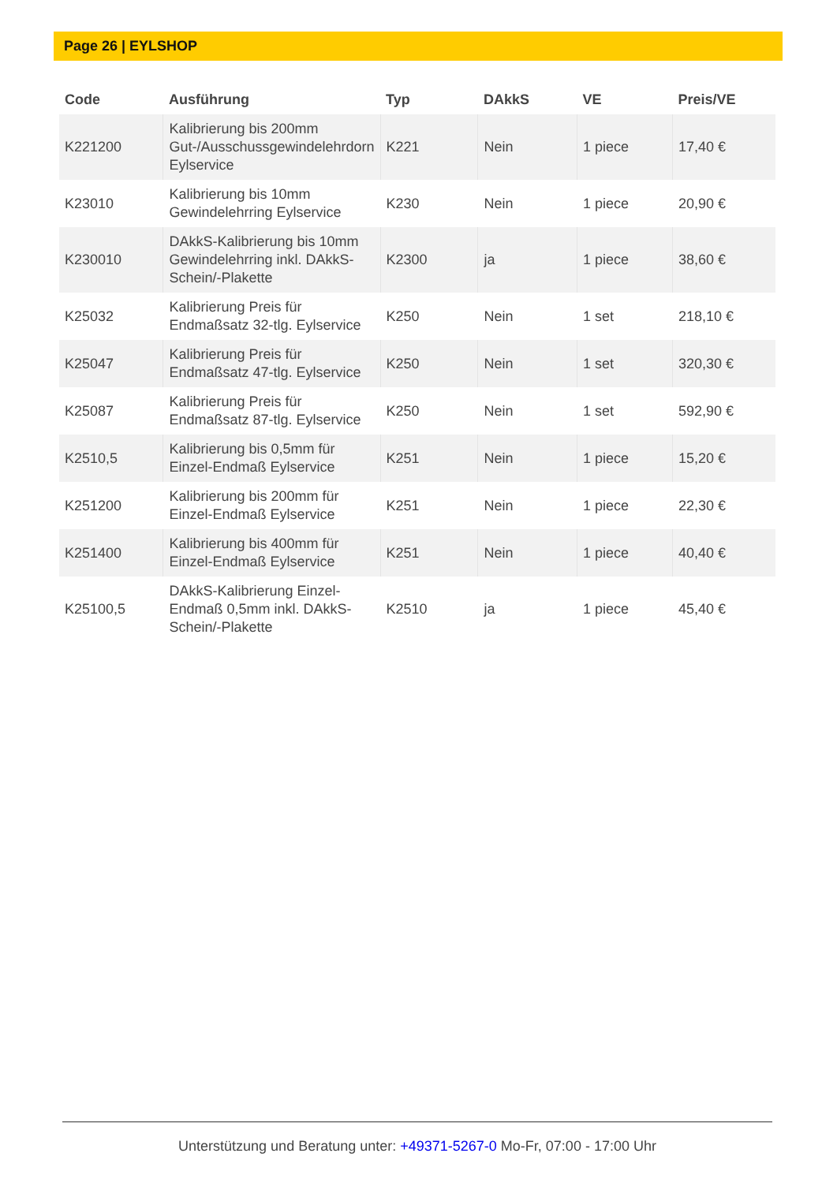Page 26 | EYLSHOP
| Code | Ausführung | Typ | DAkkS | VE | Preis/VE |
| --- | --- | --- | --- | --- | --- |
| K221200 | Kalibrierung bis 200mm Gut-/Ausschussgewindelehrdorn Eylservice | K221 | Nein | 1 piece | 17,40 € |
| K23010 | Kalibrierung bis 10mm Gewindelehrring Eylservice | K230 | Nein | 1 piece | 20,90 € |
| K230010 | DAkkS-Kalibrierung bis 10mm Gewindelehrring inkl. DAkkS-Schein/-Plakette | K2300 | ja | 1 piece | 38,60 € |
| K25032 | Kalibrierung Preis für Endmaßsatz 32-tlg. Eylservice | K250 | Nein | 1 set | 218,10 € |
| K25047 | Kalibrierung Preis für Endmaßsatz 47-tlg. Eylservice | K250 | Nein | 1 set | 320,30 € |
| K25087 | Kalibrierung Preis für Endmaßsatz 87-tlg. Eylservice | K250 | Nein | 1 set | 592,90 € |
| K2510,5 | Kalibrierung bis 0,5mm für Einzel-Endmaß Eylservice | K251 | Nein | 1 piece | 15,20 € |
| K251200 | Kalibrierung bis 200mm für Einzel-Endmaß Eylservice | K251 | Nein | 1 piece | 22,30 € |
| K251400 | Kalibrierung bis 400mm für Einzel-Endmaß Eylservice | K251 | Nein | 1 piece | 40,40 € |
| K25100,5 | DAkkS-Kalibrierung Einzel-Endmaß 0,5mm inkl. DAkkS-Schein/-Plakette | K2510 | ja | 1 piece | 45,40 € |
Unterstützung und Beratung unter: +49371-5267-0 Mo-Fr, 07:00 - 17:00 Uhr